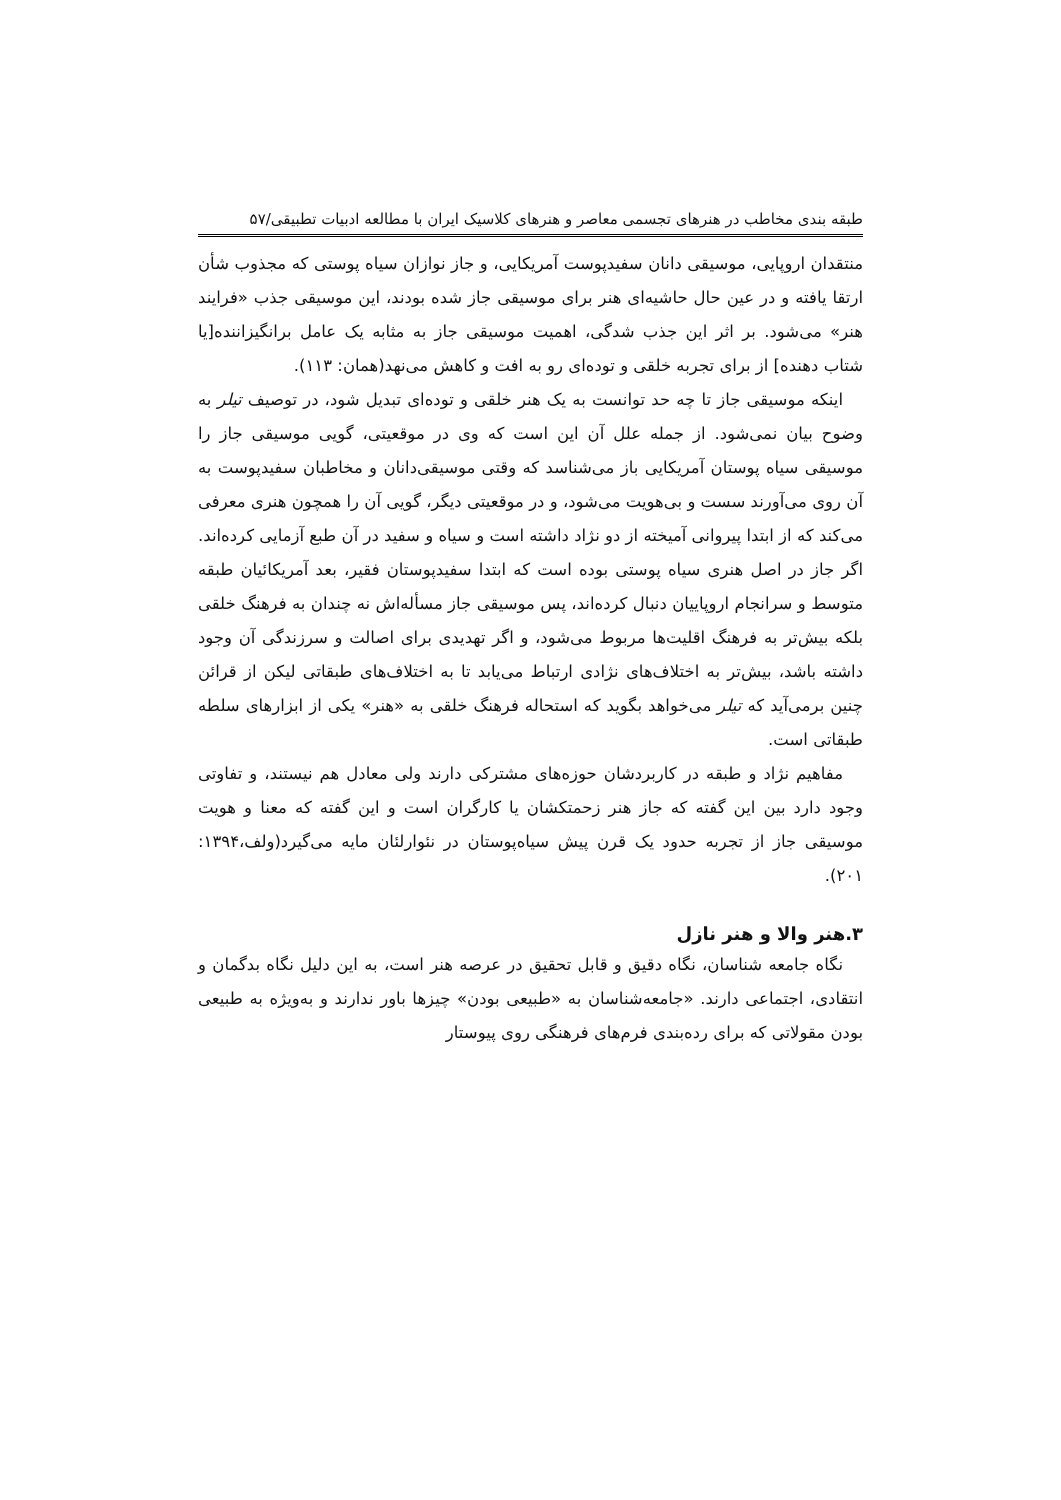طبقه بندی مخاطب در هنرهای تجسمی معاصر و هنرهای کلاسیک ایران با مطالعه ادبیات تطبیقی/۵۷
منتقدان اروپایی، موسیقی دانان سفیدپوست آمریکایی، و جاز نوازان سیاه پوستی که مجذوب شأن ارتقا یافته و در عین حال حاشیه‌ای هنر برای موسیقی جاز شده بودند، این موسیقی جذب «فرایند هنر» می‌شود. بر اثر این جذب شدگی، اهمیت موسیقی جاز به مثابه یک عامل برانگیزاننده[یا شتاب دهنده] از برای تجربه خلقی و توده‌ای رو به افت و کاهش می‌نهد(همان: ۱۱۳).
اینکه موسیقی جاز تا چه حد توانست به یک هنر خلقی و توده‌ای تبدیل شود، در توصیف تیلر به وضوح بیان نمی‌شود. از جمله علل آن این است که وی در موقعیتی، گویی موسیقی جاز را موسیقی سیاه پوستان آمریکایی باز می‌شناسد که وقتی موسیقی‌دانان و مخاطبان سفیدپوست به آن روی می‌آورند سست و بی‌هویت می‌شود، و در موقعیتی دیگر، گویی آن را همچون هنری معرفی می‌کند که از ابتدا پیروانی آمیخته از دو نژاد داشته است و سیاه و سفید در آن طبع آزمایی کرده‌اند. اگر جاز در اصل هنری سیاه پوستی بوده است که ابتدا سفیدپوستان فقیر، بعد آمریکائیان طبقه متوسط و سرانجام اروپاییان دنبال کرده‌اند، پس موسیقی جاز مسأله‌اش نه چندان به فرهنگ خلقی بلکه بیش‌تر به فرهنگ اقلیت‌ها مربوط می‌شود، و اگر تهدیدی برای اصالت و سرزندگی آن وجود داشته باشد، بیش‌تر به اختلاف‌های نژادی ارتباط می‌یابد تا به اختلاف‌های طبقاتی لیکن از قرائن چنین برمی‌آید که تیلر می‌خواهد بگوید که استحاله فرهنگ خلقی به «هنر» یکی از ابزارهای سلطه طبقاتی است.
مفاهیم نژاد و طبقه در کاربردشان حوزه‌های مشترکی دارند ولی معادل هم نیستند، و تفاوتی وجود دارد بین این گفته که جاز هنر زحمتکشان یا کارگران است و این گفته که معنا و هویت موسیقی جاز از تجربه حدود یک قرن پیش سیاه‌پوستان در نئوارلئان مایه می‌گیرد(ولف،۱۳۹۴: ۲۰۱).
۳.هنر والا و هنر نازل
نگاه جامعه شناسان، نگاه دقیق و قابل تحقیق در عرصه هنر است، به این دلیل نگاه بدگمان و انتقادی، اجتماعی دارند. «جامعه‌شناسان به «طبیعی بودن» چیزها باور ندارند و به‌ویژه به طبیعی بودن مقولاتی که برای رده‌بندی فرم‌های فرهنگی روی پیوستار